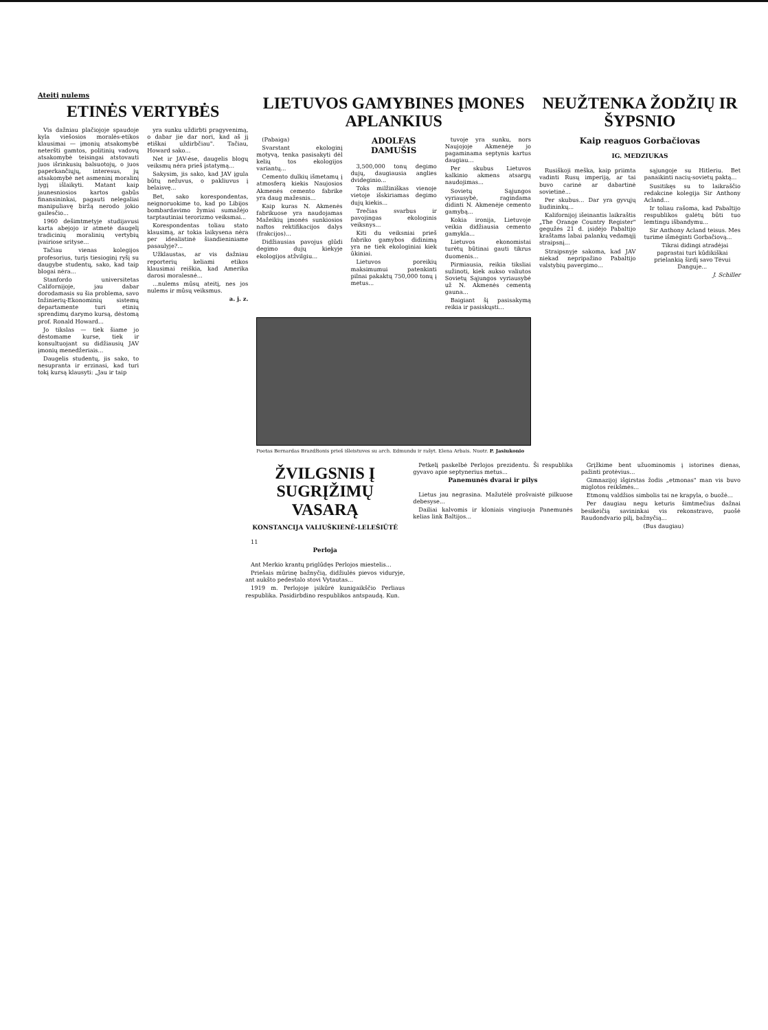Ateitį nulems
ETINĖS VERTYBĖS
Vis dažniau plačiojoje spaudoje kyla viešosios moralės-etikos klausimai — įmonių atsakomybė neteršti gamtos, politinių vadovų atsakomybė teisingai atstovauti juos išrinkusių balsuotojų, o juos paperkančiųjų, interesus, jų atsakomybė net asmeninį moralinį lygį išlaikyti. Matant kaip jaunesniosios kartos gabūs finansininkai, pagauti nelegaliai manipuliavę biržą nerodo jokio gailesčio...
1960 dešimtmetyje studijavusi karta abejojo ir atmetė daugelį tradicinių moralinių vertybių įvairiose srityse...
Tačiau vienas kolegijos profesorius, turįs tiesioginį ryšį su daugybe studentų, sako, kad taip blogai nėra...
Stanfordo universitetas Californijoje, jau dabar dorodamasis su šia problema, savo Inžinierių-Ekonominių sistemų departamente turi etinių sprendimų darymo kursą, dėstomą prof. Ronald Howard...
Jo tikslas — tiek šiame jo dėstomame kurse, tiek ir konsultuojant su didžiausių JAV įmonių menedžeriais...
Daugelis studentų, jis sako, to nesupranta ir erzinasi, kad turi tokį kursą klausyti: „Jau ir taip
yra sunku uždirbti pragyvenimą, o dabar jie dar nori, kad aš jį etiškai uždirbčiau". Tačiau, Howard sako...
Net ir JAV-ėse, daugelis blogų veiksmų nėra prieš įstatymą...
Sakysim, jis sako, kad JAV įgula būtų nežuvus, o pakliuvus į belaisvę...
Bet, sako korespondentas, neignoruokime to, kad po Libijos bombardavimo žymiai sumažėjo tarptautiniai terorizmo veiksmai...
Korespondentas toliau stato klausimą, ar tokia laikysena nėra per idealistinė šiandieniniame pasaulyje?...
Užklaustas, ar vis dažniau reporterių keliami etikos klausimai reiškia, kad Amerika darosi moralesnė...
...nulems mūsų ateitį, nes jos nulems ir mūsų veiksmus.
a. j. z.
LIETUVOS GAMYBINES ĮMONES APLANKIUS
(Pabaiga)
Svarstant ekologinį motyvą, tenka pasisakyti dėl kelių tos ekologijos variantų...
Cemento dulkių išmetamų į atmosferą kiekis Naujosios Akmenės cemento fabrike yra daug mažesnis...
Kaip kuras N. Akmenės fabrikuose yra naudojamas Mažeikių įmonės sunkiosios naftos rektifikacijos dalys (frakcijos)...
Didžiausias pavojus glūdi degimo dujų kiekyje ekologijos atžvilgiu...
ADOLFAS DAMUŠIS
3,500,000 tonų degimo dujų, daugiausia anglies dvideginio...
Toks milžiniškas vienoje vietoje išskiriamas degimo dujų kiekis...
Trečias svarbus ir pavojingas ekologinis veiksnys...
Kiti du veiksniai prieš fabriko gamybos didinimą yra ne tiek ekologiniai kiek ūkiniai.
Lietuvos poreikių maksimumui patenkinti pilnai pakaktų 750,000 tonų į metus...
tuvoje yra sunku, nors Naujojoje Akmenėje jo pagaminama septynis kartus daugiau...
Per skubus Lietuvos kalkinio akmens atsargų naudojimas...
Sovietų Sąjungos vyriausybė, ragindama didinti N. Akmenėje cemento gamybą...
Kokia ironija, Lietuvoje veikia didžiausia cemento gamykla...
Lietuvos ekonomistai turėtų būtinai gauti tikrus duomenis...
Pirmiausia, reikia tiksliai sužinoti, kiek aukso valiutos Sovietų Sąjungos vyriausybė už N. Akmenės cementą gauna...
Baigiant šį pasisakymą reikia ir pasiskųsti...
Poetas Bernardas Brazdžionis prieš išleistuves su arch. Edmundu ir rašyt. Elena Arbais. Nuotr. P. Jasiukonio
NEUŽTENKA ŽODŽIŲ IR ŠYPSNIO
Kaip reaguos Gorbačiovas
IG. MEDZIUKAS
Rusiškoji meška, kaip priimta vadinti Rusų imperiją, ar tai buvo carinė ar dabartinė sovietinė...
Per skubus... Dar yra gyvųjų liudininkų...
Kalifornijoj išeinantis laikraštis „The Orange Country Register" gegužės 21 d. įsidėjo Pabaltijo kraštams labai palankų vedamąjį straipsnį...
Straipsnyje sakoma, kad JAV niekad nepripažino Pabaltijo valstybių pavergimo...
sąjungoje su Hitleriu. Bet panaikinti nacių-sovietų paktą...
Susitikęs su to laikraščio redakcine kolegija Sir Anthony Acland...
Ir toliau rašoma, kad Pabaltijo respublikos galėtų būti tuo lemtingu išbandymu...
Sir Anthony Acland teisus. Mes turime išmėginti Gorbačiovą...
Tikrai didingi atradėjai paprastai turi kūdikiškai prielankią širdį savo Tėvui Danguje...
J. Schiller
ŽVILGSNIS Į SUGRĮŽIMŲ VASARĄ
KONSTANCIJA VALIUŠKIENĖ-LELEŠIŪTĖ
11
Perloja
Ant Merkio krantų priglūdęs Perlojos miestelis...
Priešais mūrinę bažnyčią, didžiulės pievos viduryje, ant aukšto pedestalo stovi Vytautas...
1919 m. Perlojoje įsikūrė kunigaikščio Perliaus respublika. Pasidirbdino respublikos antspaudą. Kun.
Petkelį paskelbė Perlojos prezidentu. Ši respublika gyvavo apie septynerius metus...
Panemunės dvarai ir pilys
Lietus jau negrasina. Mažutėlė prošvaistė pilkuose debesyse...
Dailiai kalvomis ir kloniais vingiuoja Panemunės kelias link Baltijos...
Grįžkime bent užuominomis į istorines dienas, pažinti protėvius...
Gimnazijoj išgirstas žodis „etmonas" man vis buvo miglotos reikšmės...
Etmonų valdžios simbolis tai ne krapyla, o buožė...
Per daugiau negu keturis šimtmečius dažnai besikeičią savininkai vis rekonstravo, puošė Raudondvario pilį, bažnyčią...
(Bus daugiau)